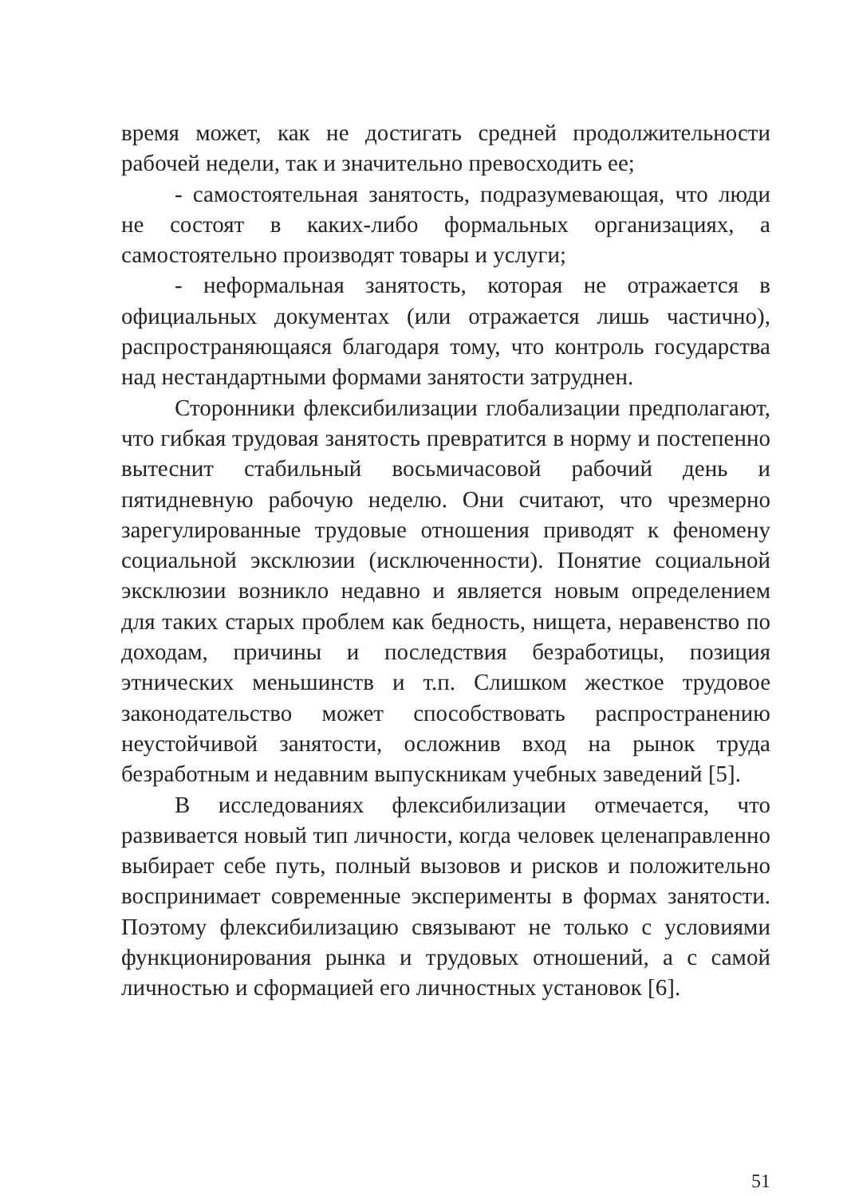время может, как не достигать средней продолжительности рабочей недели, так и значительно превосходить ее;
- самостоятельная занятость, подразумевающая, что люди не состоят в каких-либо формальных организациях, а самостоятельно производят товары и услуги;
- неформальная занятость, которая не отражается в официальных документах (или отражается лишь частично), распространяющаяся благодаря тому, что контроль государства над нестандартными формами занятости затруднен.
Сторонники флексибилизации глобализации предполагают, что гибкая трудовая занятость превратится в норму и постепенно вытеснит стабильный восьмичасовой рабочий день и пятидневную рабочую неделю. Они считают, что чрезмерно зарегулированные трудовые отношения приводят к феномену социальной эксклюзии (исключенности). Понятие социальной эксклюзии возникло недавно и является новым определением для таких старых проблем как бедность, нищета, неравенство по доходам, причины и последствия безработицы, позиция этнических меньшинств и т.п. Слишком жесткое трудовое законодательство может способствовать распространению неустойчивой занятости, осложнив вход на рынок труда безработным и недавним выпускникам учебных заведений [5].
В исследованиях флексибилизации отмечается, что развивается новый тип личности, когда человек целенаправленно выбирает себе путь, полный вызовов и рисков и положительно воспринимает современные эксперименты в формах занятости. Поэтому флексибилизацию связывают не только с условиями функционирования рынка и трудовых отношений, а с самой личностью и сформацией его личностных установок [6].
51